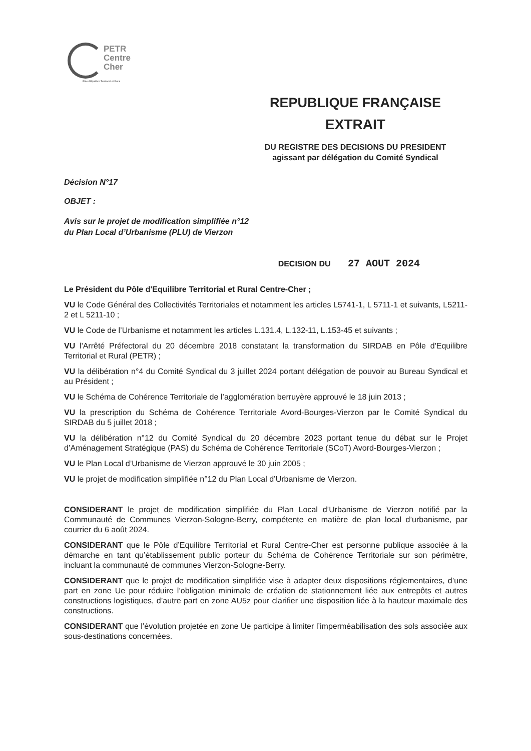PETR
Centre
Cher
Pôle d'Equilibre Territorial et Rural
REPUBLIQUE FRANÇAISE
EXTRAIT
DU REGISTRE DES DECISIONS DU PRESIDENT
agissant par délégation du Comité Syndical
Décision N°17
OBJET :
Avis sur le projet de modification simplifiée n°12
du Plan Local d’Urbanisme (PLU) de Vierzon
DECISION DU 27 AOUT 2024
Le Président du Pôle d'Equilibre Territorial et Rural Centre-Cher ;
VU le Code Général des Collectivités Territoriales et notamment les articles L5741-1, L 5711-1 et suivants, L5211-2 et L 5211-10 ;
VU le Code de l’Urbanisme et notamment les articles L.131.4, L.132-11, L.153-45 et suivants ;
VU l'Arrêté Préfectoral du 20 décembre 2018 constatant la transformation du SIRDAB en Pôle d'Equilibre Territorial et Rural (PETR) ;
VU la délibération n°4 du Comité Syndical du 3 juillet 2024 portant délégation de pouvoir au Bureau Syndical et au Président ;
VU le Schéma de Cohérence Territoriale de l’agglomération berruyère approuvé le 18 juin 2013 ;
VU la prescription du Schéma de Cohérence Territoriale Avord-Bourges-Vierzon par le Comité Syndical du SIRDAB du 5 juillet 2018 ;
VU la délibération n°12 du Comité Syndical du 20 décembre 2023 portant tenue du débat sur le Projet d’Aménagement Stratégique (PAS) du Schéma de Cohérence Territoriale (SCoT) Avord-Bourges-Vierzon ;
VU le Plan Local d’Urbanisme de Vierzon approuvé le 30 juin 2005 ;
VU le projet de modification simplifiée n°12 du Plan Local d’Urbanisme de Vierzon.
CONSIDERANT le projet de modification simplifiée du Plan Local d’Urbanisme de Vierzon notifié par la Communauté de Communes Vierzon-Sologne-Berry, compétente en matière de plan local d’urbanisme, par courrier du 6 août 2024.
CONSIDERANT que le Pôle d’Equilibre Territorial et Rural Centre-Cher est personne publique associée à la démarche en tant qu’établissement public porteur du Schéma de Cohérence Territoriale sur son périmètre, incluant la communauté de communes Vierzon-Sologne-Berry.
CONSIDERANT que le projet de modification simplifiée vise à adapter deux dispositions réglementaires, d’une part en zone Ue pour réduire l’obligation minimale de création de stationnement liée aux entrepôts et autres constructions logistiques, d’autre part en zone AU5z pour clarifier une disposition liée à la hauteur maximale des constructions.
CONSIDERANT que l’évolution projetée en zone Ue participe à limiter l’imperméabilisation des sols associée aux sous-destinations concernées.